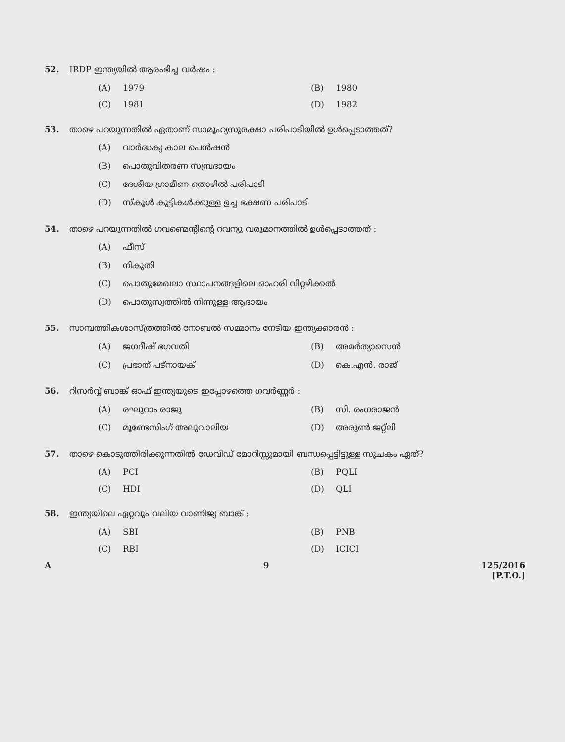52. IRDP ഇന്ത്യയിൽ ആരംഭിച്ച വർഷം :
(A) 1979 (B) 1980
(C) 1981 (D) 1982
53. താഴെ പറയുന്നതിൽ ഏതാണ് സാമൂഹ്യസുരക്ഷാ പരിപാടിയിൽ ഉൾപ്പെടാത്തത്?
(A) വാർദ്ധക്യ കാല പെൻഷൻ
(B) പൊതുവിതരണ സമ്പ്രദായം
(C) ദേശീയ ഗ്രാമീണ തൊഴിൽ പരിപാടി
(D) സ്കൂൾ കുട്ടികൾക്കുള്ള ഉച്ച ഭക്ഷണ പരിപാടി
54. താഴെ പറയുന്നതിൽ ഗവണ്മെന്റിന്റെ റവന്യൂ വരുമാനത്തിൽ ഉൾപ്പെടാത്തത് :
(A) ഫീസ്
(B) നികുതി
(C) പൊതുമേഖലാ സ്ഥാപനങ്ങളിലെ ഓഹരി വിറ്റഴിക്കൽ
(D) പൊതുസ്വത്തിൽ നിന്നുള്ള ആദായം
55. സാമ്പത്തികശാസ്ത്രത്തിൽ നോബൽ സമ്മാനം നേടിയ ഇന്ത്യക്കാരൻ :
(A) ജഗദീഷ് ഭഗവതി (B) അമർത്യാസെൻ
(C) പ്രഭാത് പട്നായക് (D) കെ.എൻ. രാജ്
56. റിസർവ്വ് ബാങ്ക് ഓഫ് ഇന്ത്യയുടെ ഇപ്പോഴത്തെ ഗവർണ്ണർ :
(A) രഘുറാം രാജു (B) സി. രംഗരാജൻ
(C) മൂണ്ടേസിംഗ് അലുവാലിയ (D) അരുൺ ജറ്റ്ലി
57. താഴെ കൊടുത്തിരിക്കുന്നതിൽ ഡേവിഡ് മോറിസ്സുമായി ബന്ധപ്പെട്ടിട്ടുള്ള സൂചകം ഏത്?
(A) PCI (B) PQLI
(C) HDI (D) QLI
58. ഇന്ത്യയിലെ ഏറ്റവും വലിയ വാണിജ്യ ബാങ്ക് :
(A) SBI (B) PNB
(C) RBI (D) ICICI
A 9 125/2016
[P.T.O.]